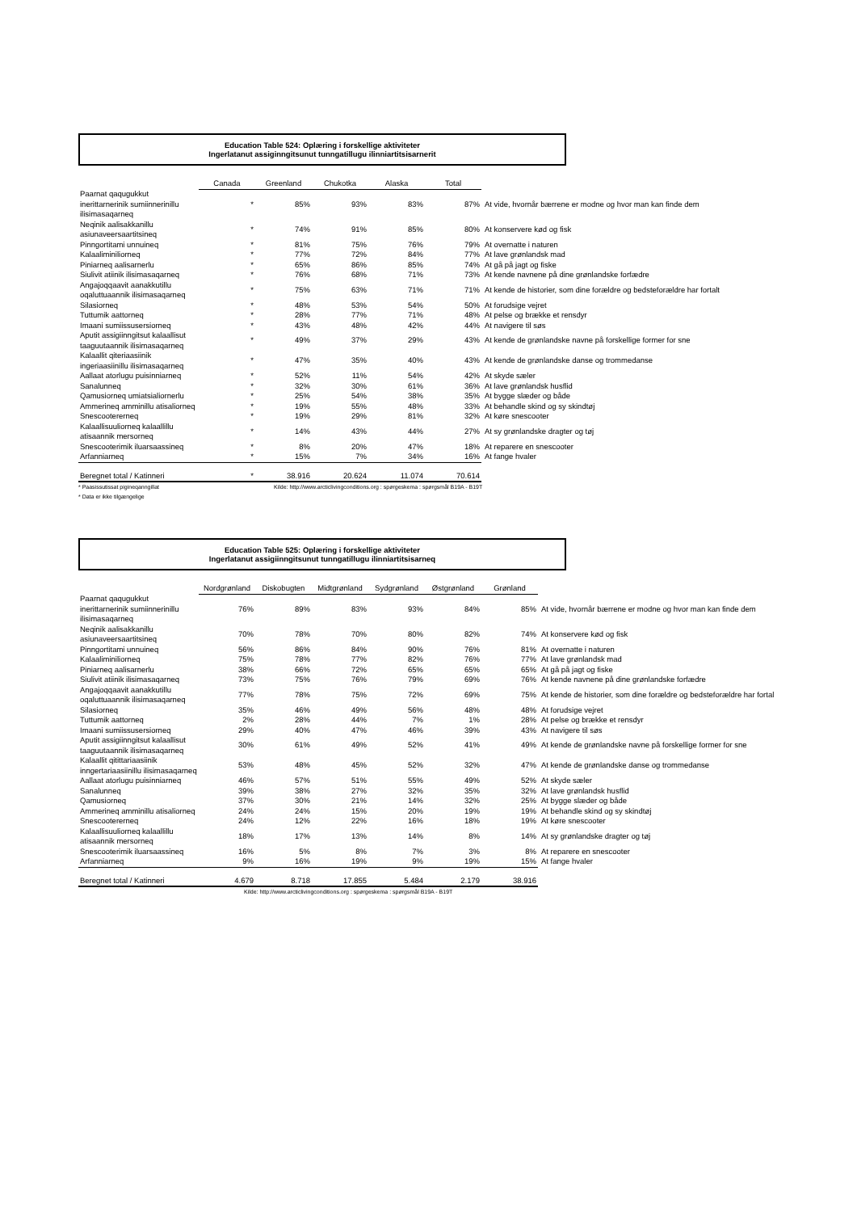Education Table 524: Oplæring i forskellige aktiviteter
Ingerlatanut assiginngitsunut tunngatillugu ilinniartitsisarnerit
| | Canada | Greenland | Chukotka | Alaska | Total | |
| --- | --- | --- | --- | --- | --- | --- |
| Paarnat qaqugukkut inerittarnerinik sumiinnerinillu ilisimasaqarneq | * | 85% | 93% | 83% | 87% | At vide, hvornår bærrene er modne og hvor man kan finde dem |
| Neqinik aalisakkanillu asiunaveersaartitsineq | * | 74% | 91% | 85% | 80% | At konservere kød og fisk |
| Pinngortitami unnuineq | * | 81% | 75% | 76% | 79% | At overnatte i naturen |
| Kalaaliminiliorneq | * | 77% | 72% | 84% | 77% | At lave grønlandsk mad |
| Piniarneq aalisarnerlu | * | 65% | 86% | 85% | 74% | At gå på jagt og fiske |
| Siulivit atiinik ilisimasaqarneq | * | 76% | 68% | 71% | 73% | At kende navnene på dine grønlandske forfædre |
| Angajoqqaavit aanakkutillu oqaluttuaannik ilisimasaqarneq | * | 75% | 63% | 71% | 71% | At kende de historier, som dine forældre og bedsteforældre har fortalt |
| Silasiorneq | * | 48% | 53% | 54% | 50% | At forudsige vejret |
| Tuttumik aattorneq | * | 28% | 77% | 71% | 48% | At pelse og brække et rensdyr |
| Imaani sumiissusersiorneq | * | 43% | 48% | 42% | 44% | At navigere til søs |
| Aputit assigiinngitsut kalaallisut taaguutaannik ilisimasaqarneq | * | 49% | 37% | 29% | 43% | At kende de grønlandske navne på forskellige former for sne |
| Kalaallit qiteriaasiinik ingeriaasiinillu ilisimasaqarneq | * | 47% | 35% | 40% | 43% | At kende de grønlandske danse og trommedanse |
| Aallaat atorlugu puisinniarneq | * | 52% | 11% | 54% | 42% | At skyde sæler |
| Sanalunneq | * | 32% | 30% | 61% | 36% | At lave grønlandsk husflid |
| Qamusiorneq umiatsialiornerlu | * | 25% | 54% | 38% | 35% | At bygge slæder og både |
| Ammerineq amminillu atisaliorneq | * | 19% | 55% | 48% | 33% | At behandle skind og sy skindtøj |
| Snescootererneq | * | 19% | 29% | 81% | 32% | At køre snescooter |
| Kalaallisuuliorneq kalaallillu atisaannik mersorneq | * | 14% | 43% | 44% | 27% | At sy grønlandske dragter og tøj |
| Snescooterimik iluarsaassineq | * | 8% | 20% | 47% | 18% | At reparere en snescooter |
| Arfanniarneq | * | 15% | 7% | 34% | 16% | At fange hvaler |
| Beregnet total / Katinneri | * | 38.916 | 20.624 | 11.074 | 70.614 | |
* Paasissutissat pigineqanngillat Kilde: http://www.arcticlivingconditions.org : spørgeskema : spørgsmål B19A - B19T
* Data er ikke tilgængelige
Education Table 525: Oplæring i forskellige aktiviteter
Ingerlatanut assigiinngitsunut tunngatillugu ilinniartitsisarneq
| | Nordgrønland | Diskobugten | Midtgrønland | Sydgrønland | Østgrønland | Grønland | |
| --- | --- | --- | --- | --- | --- | --- | --- |
| Paarnat qaqugukkut inerittarnerinik sumiinnerinillu ilisimasaqarneq | 76% | 89% | 83% | 93% | 84% | 85% | At vide, hvornår bærrene er modne og hvor man kan finde dem |
| Neqinik aalisakkanillu asiunaveersaartitsineq | 70% | 78% | 70% | 80% | 82% | 74% | At konservere kød og fisk |
| Pinngortitami unnuineq | 56% | 86% | 84% | 90% | 76% | 81% | At overnatte i naturen |
| Kalaaliminiliorneq | 75% | 78% | 77% | 82% | 76% | 77% | At lave grønlandsk mad |
| Piniarneq aalisarnerlu | 38% | 66% | 72% | 65% | 65% | 65% | At gå på jagt og fiske |
| Siulivit atiinik ilisimasaqarneq | 73% | 75% | 76% | 79% | 69% | 76% | At kende navnene på dine grønlandske forfædre |
| Angajoqqaavit aanakkutillu oqaluttuaannik ilisimasaqarneq | 77% | 78% | 75% | 72% | 69% | 75% | At kende de historier, som dine forældre og bedsteforældre har fortal |
| Silasiorneq | 35% | 46% | 49% | 56% | 48% | 48% | At forudsige vejret |
| Tuttumik aattorneq | 2% | 28% | 44% | 7% | 1% | 28% | At pelse og brække et rensdyr |
| Imaani sumiissusersiorneq | 29% | 40% | 47% | 46% | 39% | 43% | At navigere til søs |
| Aputit assigiinngitsut kalaallisut taaguutaannik ilisimasaqarneq | 30% | 61% | 49% | 52% | 41% | 49% | At kende de grønlandske navne på forskellige former for sne |
| Kalaallit qitittariaasiinik inngertariaasiinillu ilisimasaqarneq | 53% | 48% | 45% | 52% | 32% | 47% | At kende de grønlandske danse og trommedanse |
| Aallaat atorlugu puisinniarneq | 46% | 57% | 51% | 55% | 49% | 52% | At skyde sæler |
| Sanalunneq | 39% | 38% | 27% | 32% | 35% | 32% | At lave grønlandsk husflid |
| Qamusiorneq | 37% | 30% | 21% | 14% | 32% | 25% | At bygge slæder og både |
| Ammerineq amminillu atisaliorneq | 24% | 24% | 15% | 20% | 19% | 19% | At behandle skind og sy skindtøj |
| Snescootererneq | 24% | 12% | 22% | 16% | 18% | 19% | At køre snescooter |
| Kalaallisuuliorneq kalaallillu atisaannik mersorneq | 18% | 17% | 13% | 14% | 8% | 14% | At sy grønlandske dragter og tøj |
| Snescooterimik iluarsaassineq | 16% | 5% | 8% | 7% | 3% | 8% | At reparere en snescooter |
| Arfanniarneq | 9% | 16% | 19% | 9% | 19% | 15% | At fange hvaler |
| Beregnet total / Katinneri | 4.679 | 8.718 | 17.855 | 5.484 | 2.179 | 38.916 | |
Kilde: http://www.arcticlivingconditions.org : spørgeskema : spørgsmål B19A - B19T